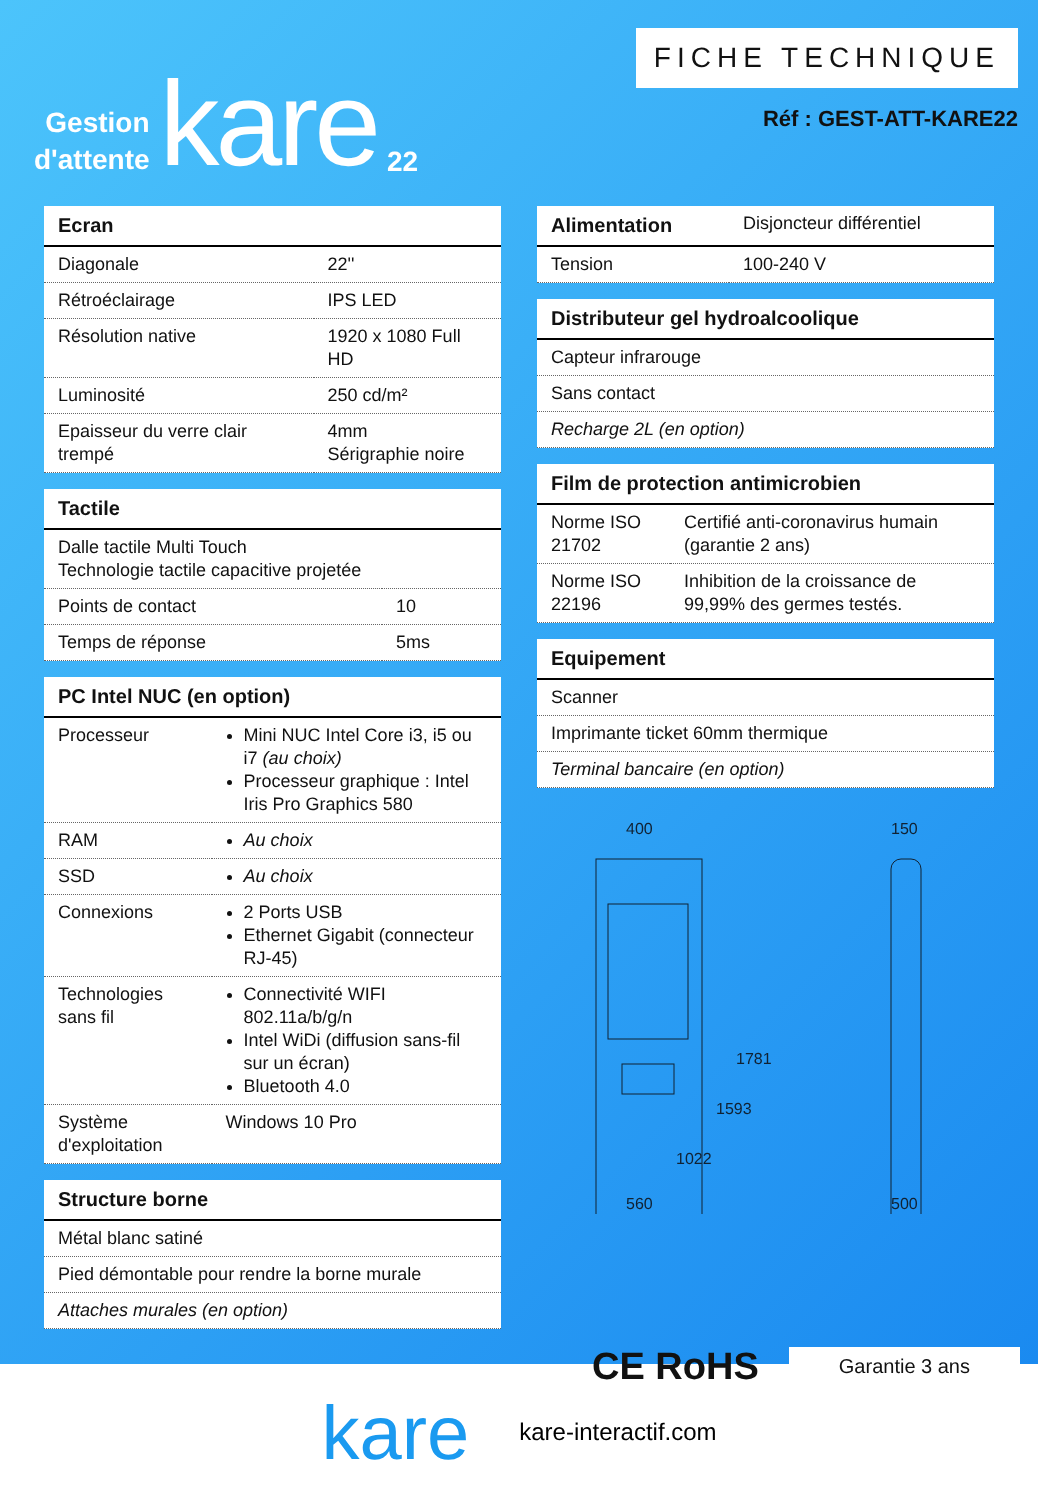Gestion
d'attente
kare
22
FICHE TECHNIQUE
Réf : GEST-ATT-KARE22
| Ecran | |
| --- | --- |
| Diagonale | 22'' |
| Rétroéclairage | IPS LED |
| Résolution native | 1920 x 1080 Full HD |
| Luminosité | 250 cd/m² |
| Epaisseur du verre clair trempé | 4mm Sérigraphie noire |
| Tactile | |
| --- | --- |
| Dalle tactile Multi Touch Technologie tactile capacitive projetée | |
| Points de contact | 10 |
| Temps de réponse | 5ms |
| PC Intel NUC (en option) | |
| --- | --- |
| Processeur | Mini NUC Intel Core i3, i5 ou i7 (au choix) Processeur graphique : Intel Iris Pro Graphics 580 |
| RAM | Au choix |
| SSD | Au choix |
| Connexions | 2 Ports USB Ethernet Gigabit (connecteur RJ-45) |
| Technologies sans fil | Connectivité WIFI 802.11a/b/g/n Intel WiDi (diffusion sans-fil sur un écran) Bluetooth 4.0 |
| Système d'exploitation | Windows 10 Pro |
| Structure borne |
| --- |
| Métal blanc satiné |
| Pied démontable pour rendre la borne murale |
| Attaches murales (en option) |
| Alimentation | Disjoncteur différentiel |
| Tension | 100-240 V |
| Distributeur gel hydroalcoolique |
| --- |
| Capteur infrarouge |
| Sans contact |
| Recharge 2L (en option) |
| Film de protection antimicrobien | |
| --- | --- |
| Norme ISO 21702 | Certifié anti-coronavirus humain (garantie 2 ans) |
| Norme ISO 22196 | Inhibition de la croissance de 99,99% des germes testés. |
| Equipement |
| --- |
| Scanner |
| Imprimante ticket 60mm thermique |
| Terminal bancaire (en option) |
400
560
1781
1593
1022
150
500
CE RoHS Garantie 3 ans
kare kare-interactif.com